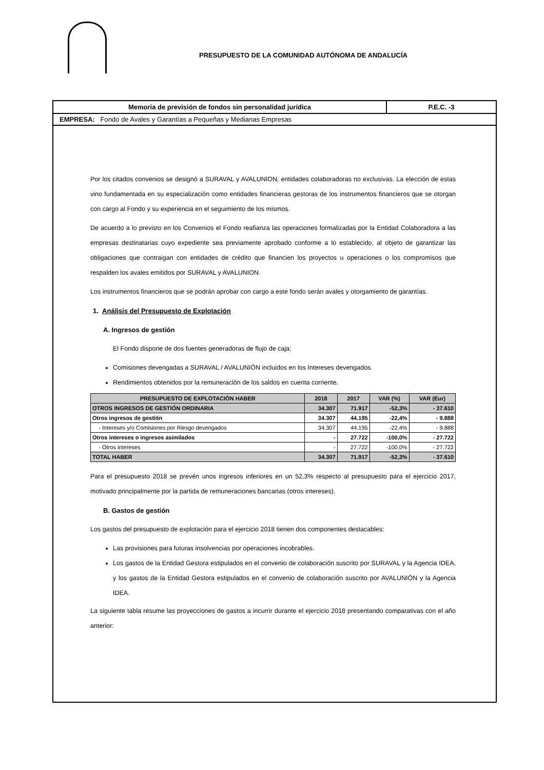PRESUPUESTO DE LA COMUNIDAD AUTÓNOMA DE ANDALUCÍA
Memoria de previsión de fondos sin personalidad jurídica P.E.C. -3
EMPRESA: Fondo de Avales y Garantías a Pequeñas y Medianas Empresas
Por los citados convenios se designó a SURAVAL y AVALUNION, entidades colaboradoras no exclusivas. La elección de estas vino fundamentada en su especialización como entidades financieras gestoras de los instrumentos financieros que se otorgan con cargo al Fondo y su experiencia en el seguimiento de los mismos.
De acuerdo a lo previsto en los Convenios el Fondo reafianza las operaciones formalizadas por la Entidad Colaboradora a las empresas destinatarias cuyo expediente sea previamente aprobado conforme a lo establecido, al objeto de garantizar las obligaciones que contraigan con entidades de crédito que financien los proyectos u operaciones o los compromisos que respalden los avales emitidos por SURAVAL y AVALUNION.
Los instrumentos financieros que se podrán aprobar con cargo a este fondo serán avales y otorgamiento de garantías.
1. Análisis del Presupuesto de Explotación
A. Ingresos de gestión
El Fondo dispone de dos fuentes generadoras de flujo de caja:
Comisiones devengadas a SURAVAL / AVALUNIÓN incluidos en los Intereses devengados.
Rendimientos obtenidos por la remuneración de los saldos en cuenta corriente.
| PRESUPUESTO DE EXPLOTACIÓN HABER | 2018 | 2017 | VAR (%) | VAR (Eur) |
| --- | --- | --- | --- | --- |
| OTROS INGRESOS DE GESTIÓN ORDINARIA | 34.307 | 71.917 | -52,3% | - 37.610 |
| Otros ingresos de gestión | 34.307 | 44.195 | -22,4% | - 9.888 |
| - Intereses y/o Comisiones por Riesgo devengados | 34.307 | 44.195 | -22,4% | - 9.888 |
| Otros intereses o ingresos asimilados | - | 27.722 | -100,0% | - 27.722 |
| - Otros intereses | - | 27.722 | -100,0% | - 27.722 |
| TOTAL HABER | 34.307 | 71.917 | -52,3% | - 37.610 |
Para el presupuesto 2018 se prevén unos ingresos inferiores en un 52,3% respecto al presupuesto para el ejercicio 2017, motivado principalmente por la partida de remuneraciones bancarias (otros intereses).
B. Gastos de gestión
Los gastos del presupuesto de explotación para el ejercicio 2018 tienen dos componentes destacables:
Las provisiones para futuras insolvencias por operaciones incobrables.
Los gastos de la Entidad Gestora estipulados en el convenio de colaboración suscrito por SURAVAL y la Agencia IDEA, y los gastos de la Entidad Gestora estipulados en el convenio de colaboración suscrito por AVALUNIÓN y la Agencia IDEA.
La siguiente tabla resume las proyecciones de gastos a incurrir durante el ejercicio 2018 presentando comparativas con el año anterior: